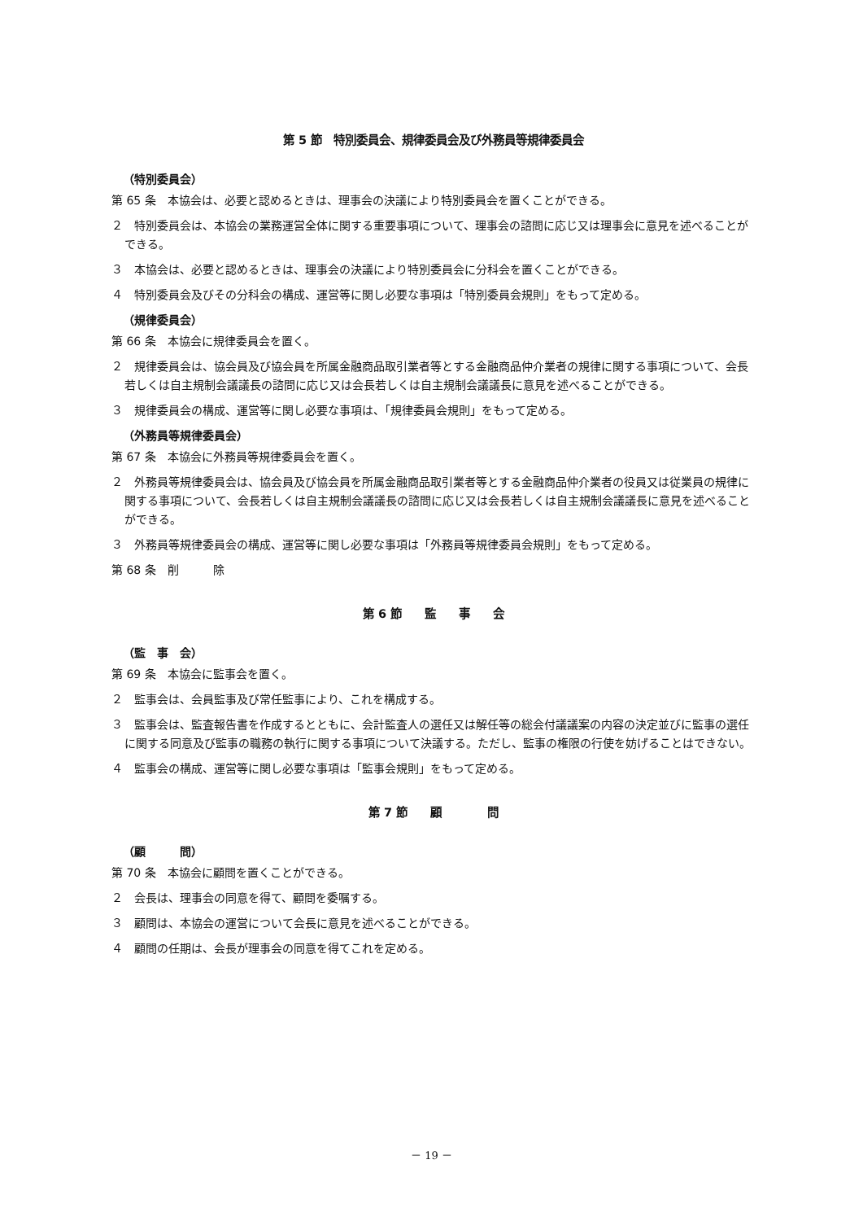第 5 節　特別委員会、規律委員会及び外務員等規律委員会
（特別委員会）
第 65 条　本協会は、必要と認めるときは、理事会の決議により特別委員会を置くことができる。
２　特別委員会は、本協会の業務運営全体に関する重要事項について、理事会の諮問に応じ又は理事会に意見を述べることができる。
３　本協会は、必要と認めるときは、理事会の決議により特別委員会に分科会を置くことができる。
４　特別委員会及びその分科会の構成、運営等に関し必要な事項は「特別委員会規則」をもって定める。
（規律委員会）
第 66 条　本協会に規律委員会を置く。
２　規律委員会は、協会員及び協会員を所属金融商品取引業者等とする金融商品仲介業者の規律に関する事項について、会長若しくは自主規制会議議長の諮問に応じ又は会長若しくは自主規制会議議長に意見を述べることができる。
３　規律委員会の構成、運営等に関し必要な事項は、「規律委員会規則」をもって定める。
（外務員等規律委員会）
第 67 条　本協会に外務員等規律委員会を置く。
２　外務員等規律委員会は、協会員及び協会員を所属金融商品取引業者等とする金融商品仲介業者の役員又は従業員の規律に関する事項について、会長若しくは自主規制会議議長の諮問に応じ又は会長若しくは自主規制会議議長に意見を述べることができる。
３　外務員等規律委員会の構成、運営等に関し必要な事項は「外務員等規律委員会規則」をもって定める。
第 68 条　削　　　除
第 6 節　　監　　事　　会
（監　事　会）
第 69 条　本協会に監事会を置く。
２　監事会は、会員監事及び常任監事により、これを構成する。
３　監事会は、監査報告書を作成するとともに、会計監査人の選任又は解任等の総会付議議案の内容の決定並びに監事の選任に関する同意及び監事の職務の執行に関する事項について決議する。ただし、監事の権限の行使を妨げることはできない。
４　監事会の構成、運営等に関し必要な事項は「監事会規則」をもって定める。
第 7 節　　顧　　　　問
（顧　　　問）
第 70 条　本協会に顧問を置くことができる。
２　会長は、理事会の同意を得て、顧問を委嘱する。
３　顧問は、本協会の運営について会長に意見を述べることができる。
４　顧問の任期は、会長が理事会の同意を得てこれを定める。
－ 19 －